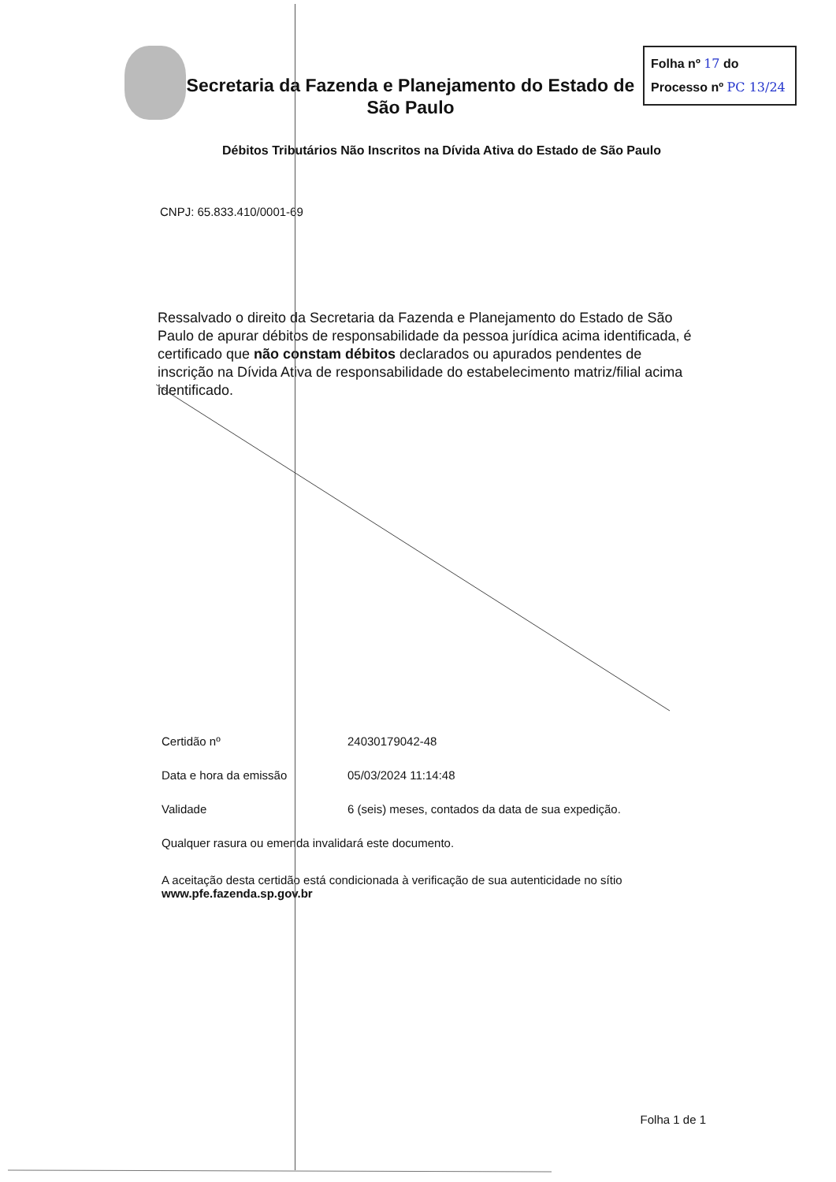Secretaria da Fazenda e Planejamento do Estado de São Paulo
Folha nº 17 do
Processo nº PC 13/24
Débitos Tributários Não Inscritos na Dívida Ativa do Estado de São Paulo
CNPJ: 65.833.410/0001-69
Ressalvado o direito da Secretaria da Fazenda e Planejamento do Estado de São Paulo de apurar débitos de responsabilidade da pessoa jurídica acima identificada, é certificado que não constam débitos declarados ou apurados pendentes de inscrição na Dívida Ativa de responsabilidade do estabelecimento matriz/filial acima identificado.
Certidão nº 24030179042-48
Data e hora da emissão 05/03/2024 11:14:48
Validade 6 (seis) meses, contados da data de sua expedição.
Qualquer rasura ou emenda invalidará este documento.
A aceitação desta certidão está condicionada à verificação de sua autenticidade no sítio www.pfe.fazenda.sp.gov.br
Folha 1 de 1